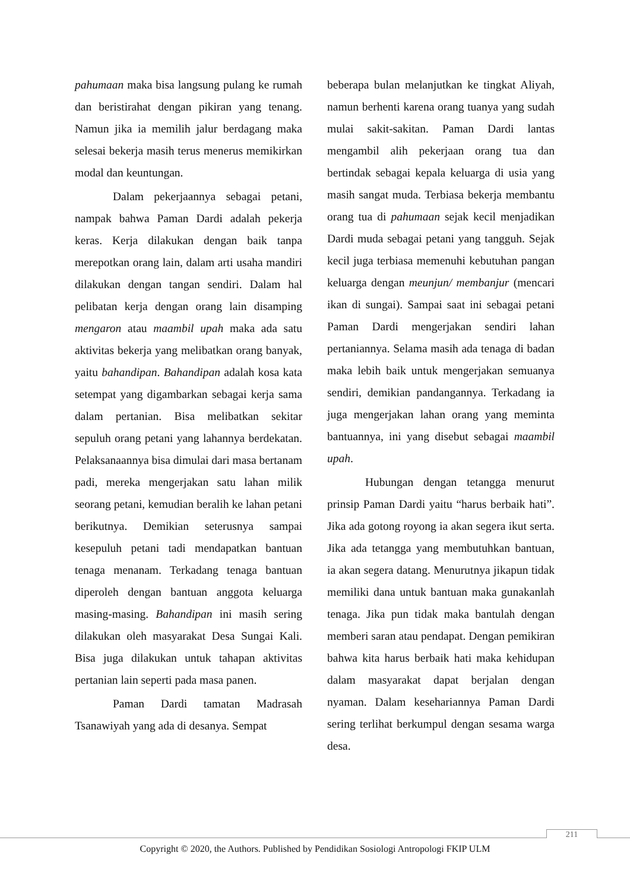pahumaan maka bisa langsung pulang ke rumah dan beristirahat dengan pikiran yang tenang. Namun jika ia memilih jalur berdagang maka selesai bekerja masih terus menerus memikirkan modal dan keuntungan.
Dalam pekerjaannya sebagai petani, nampak bahwa Paman Dardi adalah pekerja keras. Kerja dilakukan dengan baik tanpa merepotkan orang lain, dalam arti usaha mandiri dilakukan dengan tangan sendiri. Dalam hal pelibatan kerja dengan orang lain disamping mengaron atau maambil upah maka ada satu aktivitas bekerja yang melibatkan orang banyak, yaitu bahandipan. Bahandipan adalah kosa kata setempat yang digambarkan sebagai kerja sama dalam pertanian. Bisa melibatkan sekitar sepuluh orang petani yang lahannya berdekatan. Pelaksanaannya bisa dimulai dari masa bertanam padi, mereka mengerjakan satu lahan milik seorang petani, kemudian beralih ke lahan petani berikutnya. Demikian seterusnya sampai kesepuluh petani tadi mendapatkan bantuan tenaga menanam. Terkadang tenaga bantuan diperoleh dengan bantuan anggota keluarga masing-masing. Bahandipan ini masih sering dilakukan oleh masyarakat Desa Sungai Kali. Bisa juga dilakukan untuk tahapan aktivitas pertanian lain seperti pada masa panen.
Paman Dardi tamatan Madrasah Tsanawiyah yang ada di desanya. Sempat
beberapa bulan melanjutkan ke tingkat Aliyah, namun berhenti karena orang tuanya yang sudah mulai sakit-sakitan. Paman Dardi lantas mengambil alih pekerjaan orang tua dan bertindak sebagai kepala keluarga di usia yang masih sangat muda. Terbiasa bekerja membantu orang tua di pahumaan sejak kecil menjadikan Dardi muda sebagai petani yang tangguh. Sejak kecil juga terbiasa memenuhi kebutuhan pangan keluarga dengan meunjun/ membanjur (mencari ikan di sungai). Sampai saat ini sebagai petani Paman Dardi mengerjakan sendiri lahan pertaniannya. Selama masih ada tenaga di badan maka lebih baik untuk mengerjakan semuanya sendiri, demikian pandangannya. Terkadang ia juga mengerjakan lahan orang yang meminta bantuannya, ini yang disebut sebagai maambil upah.
Hubungan dengan tetangga menurut prinsip Paman Dardi yaitu “harus berbaik hati”. Jika ada gotong royong ia akan segera ikut serta. Jika ada tetangga yang membutuhkan bantuan, ia akan segera datang. Menurutnya jikapun tidak memiliki dana untuk bantuan maka gunakanlah tenaga. Jika pun tidak maka bantulah dengan memberi saran atau pendapat. Dengan pemikiran bahwa kita harus berbaik hati maka kehidupan dalam masyarakat dapat berjalan dengan nyaman. Dalam kesehariannya Paman Dardi sering terlihat berkumpul dengan sesama warga desa.
211
Copyright © 2020, the Authors. Published by Pendidikan Sosiologi Antropologi FKIP ULM